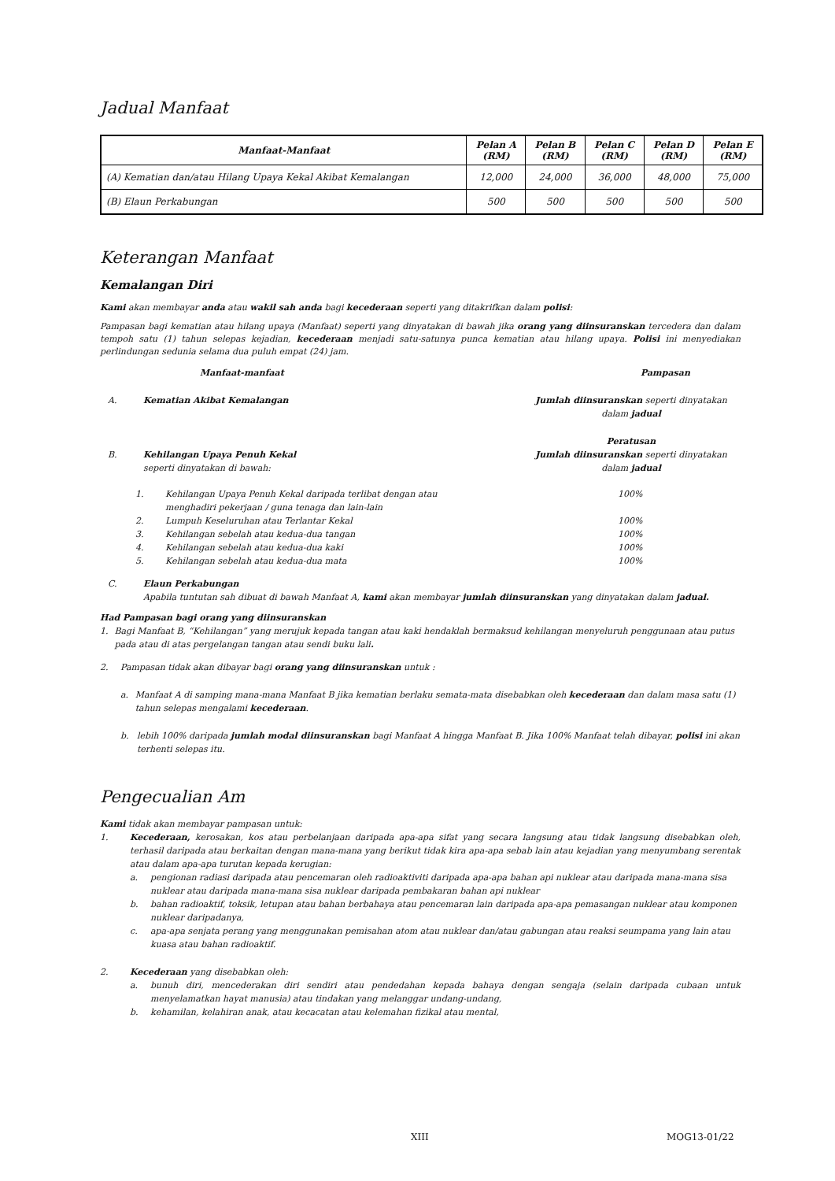Jadual Manfaat
| Manfaat-Manfaat | Pelan A (RM) | Pelan B (RM) | Pelan C (RM) | Pelan D (RM) | Pelan E (RM) |
| --- | --- | --- | --- | --- | --- |
| (A) Kematian dan/atau Hilang Upaya Kekal Akibat Kemalangan | 12,000 | 24,000 | 36,000 | 48,000 | 75,000 |
| (B) Elaun Perkabungan | 500 | 500 | 500 | 500 | 500 |
Keterangan Manfaat
Kemalangan Diri
Kami akan membayar anda atau wakil sah anda bagi kecederaan seperti yang ditakrifkan dalam polisi:
Pampasan bagi kematian atau hilang upaya (Manfaat) seperti yang dinyatakan di bawah jika orang yang diinsuranskan tercedera dan dalam tempoh satu (1) tahun selepas kejadian, kecederaan menjadi satu-satunya punca kematian atau hilang upaya. Polisi ini menyediakan perlindungan sedunia selama dua puluh empat (24) jam.
Manfaat-manfaat Pampasan
A. Kematian Akibat Kemalangan Jumlah diinsuranskan seperti dinyatakan dalam jadual
B.
Kehilangan Upaya Penuh Kekal
seperti dinyatakan di bawah: Peratusan
Jumlah diinsuranskan seperti dinyatakan dalam jadual
1. Kehilangan Upaya Penuh Kekal daripada terlibat dengan atau menghadiri pekerjaan / guna tenaga dan lain-lain 100%
2. Lumpuh Keseluruhan atau Terlantar Kekal 100%
3. Kehilangan sebelah atau kedua-dua tangan 100%
4. Kehilangan sebelah atau kedua-dua kaki 100%
5. Kehilangan sebelah atau kedua-dua mata 100%
C. Elaun Perkabungan
Apabila tuntutan sah dibuat di bawah Manfaat A, kami akan membayar jumlah diinsuranskan yang dinyatakan dalam jadual.
Had Pampasan bagi orang yang diinsuranskan
1. Bagi Manfaat B, “Kehilangan” yang merujuk kepada tangan atau kaki hendaklah bermaksud kehilangan menyeluruh penggunaan atau putus pada atau di atas pergelangan tangan atau sendi buku lali.
2. Pampasan tidak akan dibayar bagi orang yang diinsuranskan untuk :
a. Manfaat A di samping mana-mana Manfaat B jika kematian berlaku semata-mata disebabkan oleh kecederaan dan dalam masa satu (1) tahun selepas mengalami kecederaan.
b. lebih 100% daripada jumlah modal diinsuranskan bagi Manfaat A hingga Manfaat B. Jika 100% Manfaat telah dibayar, polisi ini akan terhenti selepas itu.
Pengecualian Am
Kami tidak akan membayar pampasan untuk:
1. Kecederaan, kerosakan, kos atau perbelanjaan daripada apa-apa sifat yang secara langsung atau tidak langsung disebabkan oleh, terhasil daripada atau berkaitan dengan mana-mana yang berikut tidak kira apa-apa sebab lain atau kejadian yang menyumbang serentak atau dalam apa-apa turutan kepada kerugian:
a. pengionan radiasi daripada atau pencemaran oleh radioaktiviti daripada apa-apa bahan api nuklear atau daripada mana-mana sisa nuklear atau daripada mana-mana sisa nuklear daripada pembakaran bahan api nuklear
b. bahan radioaktif, toksik, letupan atau bahan berbahaya atau pencemaran lain daripada apa-apa pemasangan nuklear atau komponen nuklear daripadanya,
c. apa-apa senjata perang yang menggunakan pemisahan atom atau nuklear dan/atau gabungan atau reaksi seumpama yang lain atau kuasa atau bahan radioaktif.
2. Kecederaan yang disebabkan oleh:
a. bunuh diri, mencederakan diri sendiri atau pendedahan kepada bahaya dengan sengaja (selain daripada cubaan untuk menyelamatkan hayat manusia) atau tindakan yang melanggar undang-undang,
b. kehamilan, kelahiran anak, atau kecacatan atau kelemahan fizikal atau mental,
XIII MOG13-01/22